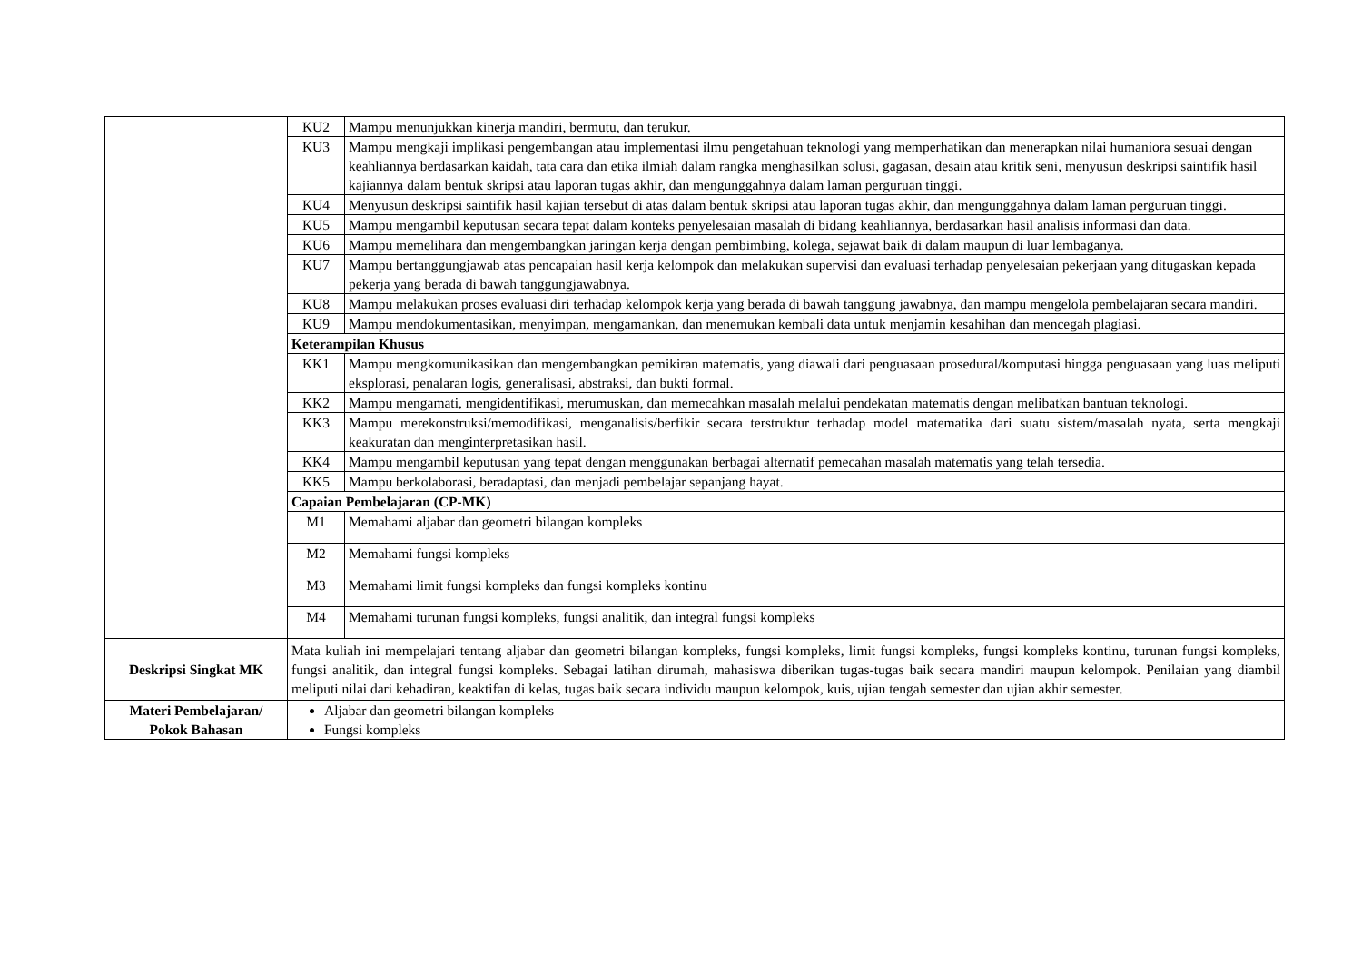| | / KU2 / Mampu menunjukkan kinerja mandiri, bermutu, dan terukur. / / KU3 / Mampu mengkaji implikasi pengembangan atau implementasi ilmu pengetahuan teknologi yang memperhatikan dan menerapkan nilai humaniora sesuai dengan keahliannya berdasarkan kaidah, tata cara dan etika ilmiah dalam rangka menghasilkan solusi, gagasan, desain atau kritik seni, menyusun deskripsi saintifik hasil kajiannya dalam bentuk skripsi atau laporan tugas akhir, dan mengunggahnya dalam laman perguruan tinggi. / / KU4 / Menyusun deskripsi saintifik hasil kajian tersebut di atas dalam bentuk skripsi atau laporan tugas akhir, dan mengunggahnya dalam laman perguruan tinggi. / / KU5 / Mampu mengambil keputusan secara tepat dalam konteks penyelesaian masalah di bidang keahliannya, berdasarkan hasil analisis informasi dan data. / / KU6 / Mampu memelihara dan mengembangkan jaringan kerja dengan pembimbing, kolega, sejawat baik di dalam maupun di luar lembaganya. / / KU7 / Mampu bertanggungjawab atas pencapaian hasil kerja kelompok dan melakukan supervisi dan evaluasi terhadap penyelesaian pekerjaan yang ditugaskan kepada pekerja yang berada di bawah tanggungjawabnya. / / KU8 / Mampu melakukan proses evaluasi diri terhadap kelompok kerja yang berada di bawah tanggung jawabnya, dan mampu mengelola pembelajaran secara mandiri. / / KU9 / Mampu mendokumentasikan, menyimpan, mengamankan, dan menemukan kembali data untuk menjamin kesahihan dan mencegah plagiasi. / / Keterampilan Khusus / / / KK1 / Mampu mengkomunikasikan dan mengembangkan pemikiran matematis, yang diawali dari penguasaan prosedural/komputasi hingga penguasaan yang luas meliputi eksplorasi, penalaran logis, generalisasi, abstraksi, dan bukti formal. / / KK2 / Mampu mengamati, mengidentifikasi, merumuskan, dan memecahkan masalah melalui pendekatan matematis dengan melibatkan bantuan teknologi. / / KK3 / Mampu merekonstruksi/memodifikasi, menganalisis/berfikir secara terstruktur terhadap model matematika dari suatu sistem/masalah nyata, serta mengkaji keakuratan dan menginterpretasikan hasil. / / KK4 / Mampu mengambil keputusan yang tepat dengan menggunakan berbagai alternatif pemecahan masalah matematis yang telah tersedia. / / KK5 / Mampu berkolaborasi, beradaptasi, dan menjadi pembelajar sepanjang hayat. / / Capaian Pembelajaran (CP-MK) / / / M1 / Memahami aljabar dan geometri bilangan kompleks / / M2 / Memahami fungsi kompleks / / M3 / Memahami limit fungsi kompleks dan fungsi kompleks kontinu / / M4 / Memahami turunan fungsi kompleks, fungsi analitik, dan integral fungsi kompleks / |
| Deskripsi Singkat MK | Mata kuliah ini mempelajari tentang aljabar dan geometri bilangan kompleks, fungsi kompleks, limit fungsi kompleks, fungsi kompleks kontinu, turunan fungsi kompleks, fungsi analitik, dan integral fungsi kompleks. Sebagai latihan dirumah, mahasiswa diberikan tugas-tugas baik secara mandiri maupun kelompok. Penilaian yang diambil meliputi nilai dari kehadiran, keaktifan di kelas, tugas baik secara individu maupun kelompok, kuis, ujian tengah semester dan ujian akhir semester. |
| Materi Pembelajaran/ Pokok Bahasan | Aljabar dan geometri bilangan kompleks Fungsi kompleks |